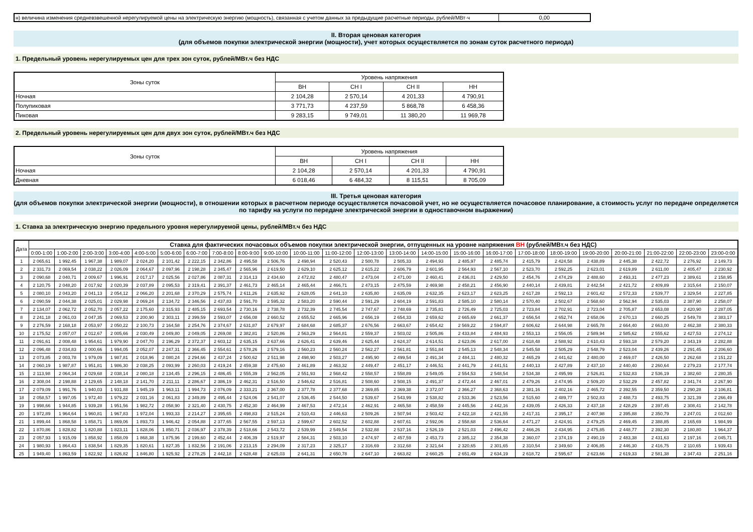| н) величина изменения средневзвешенной нерегулируемой цены на электрическую энергию (мощность), связанная с учетом данных за предыдущие расчетные периоды, рублей/МВт·ч | 0,00 |
II. Вторая ценовая категория
(для объемов покупки электрической энергии (мощности), учет которых осуществляется по зонам суток расчетного периода)
1. Предельный уровень нерегулируемых цен для трех зон суток, рублей/МВт.ч без НДС
| Зоны суток | Уровень напряжения | | | |
| | ВН | СН I | СН II | НН |
| Ночная | 2 104,28 | 2 570,14 | 4 201,33 | 4 790,91 |
| Полупиковая | 3 771,73 | 4 237,59 | 5 868,78 | 6 458,36 |
| Пиковая | 9 283,15 | 9 749,01 | 11 380,20 | 11 969,78 |
2. Предельный уровень нерегулируемых цен для двух зон суток, рублей/МВт.ч без НДС
| Зоны суток | Уровень напряжения | | | |
| | ВН | СН I | СН II | НН |
| Ночная | 2 104,28 | 2 570,14 | 4 201,33 | 4 790,91 |
| Дневная | 6 018,46 | 6 484,32 | 8 115,51 | 8 705,09 |
III. Третья ценовая категория
(для объемов покупки электрической энергии (мощности), в отношении которых в расчетном периоде осуществляется почасовой учет, но не осуществляется почасовое планирование, а стоимость услуг по передаче определяется по тарифу на услуги по передаче электрической энергии в одноставочном выражении)
1. Ставка за электрическую энергию предельного уровня нерегулируемой цены, рублей/МВт.ч без НДС
| Дата | Ставка для фактических почасовых объемов покупки электрической энергии, отпущенных на уровне напряжения ВН (рублей/МВт.ч без НДС) | | | | | | | | | | | | | | | | | | | | | | | |
| --- | --- | --- | --- | --- | --- | --- | --- | --- | --- | --- | --- | --- | --- | --- | --- | --- | --- | --- | --- | --- | --- | --- | --- | --- |
| | 0:00-1:00 | 1:00-2:00 | 2:00-3:00 | 3:00-4:00 | 4:00-5:00 | 5:00-6:00 | 6:00-7:00 | 7:00-8:00 | 8:00-9:00 | 9:00-10:00 | 10:00-11:00 | 11:00-12:00 | 12:00-13:00 | 13:00-14:00 | 14:00-15:00 | 15:00-16:00 | 16:00-17:00 | 17:00-18:00 | 18:00-19:00 | 19:00-20:00 | 20:00-21:00 | 21:00-22:00 | 22:00-23:00 | 23:00-0:00 |
| 1 | 2 065,61 | 1 992,45 | 1 967,38 | 1 989,07 | 2 024,20 | 2 101,42 | 2 222,15 | 2 342,86 | 2 495,58 | 2 506,76 | 2 498,94 | 2 520,43 | 2 500,78 | 2 505,33 | 2 494,93 | 2 485,97 | 2 485,74 | 2 415,79 | 2 424,58 | 2 438,89 | 2 445,38 | 2 422,72 | 2 276,92 | 2 149,73 |
| 2 | 2 331,73 | 2 069,54 | 2 038,22 | 2 026,09 | 2 064,67 | 2 097,96 | 2 198,28 | 2 345,47 | 2 565,96 | 2 619,50 | 2 629,10 | 2 625,12 | 2 615,22 | 2 606,79 | 2 601,95 | 2 564,93 | 2 567,10 | 2 523,70 | 2 592,25 | 2 623,01 | 2 619,89 | 2 611,00 | 2 405,47 | 2 230,92 |
| 3 | 2 090,68 | 2 040,71 | 2 009,67 | 1 996,91 | 2 017,17 | 2 025,56 | 2 027,86 | 2 087,31 | 2 314,13 | 2 434,60 | 2 472,82 | 2 480,47 | 2 473,04 | 2 471,00 | 2 460,41 | 2 436,01 | 2 429,50 | 2 454,76 | 2 474,29 | 2 488,60 | 2 493,31 | 2 477,23 | 2 389,61 | 2 158,95 |
| 4 | 2 120,75 | 2 048,20 | 2 017,92 | 2 020,39 | 2 037,89 | 2 095,53 | 2 319,41 | 2 391,37 | 2 461,73 | 2 465,14 | 2 465,44 | 2 466,71 | 2 473,15 | 2 475,59 | 2 469,98 | 2 458,21 | 2 456,90 | 2 440,14 | 2 439,81 | 2 442,54 | 2 421,72 | 2 409,89 | 2 315,64 | 2 150,07 |
| 5 | 2 080,10 | 2 043,20 | 2 041,13 | 2 054,12 | 2 066,20 | 2 201,68 | 2 370,29 | 2 575,74 | 2 611,26 | 2 635,92 | 2 628,05 | 2 641,10 | 2 635,80 | 2 635,09 | 2 632,35 | 2 623,17 | 2 623,25 | 2 617,28 | 2 592,13 | 2 601,42 | 2 572,33 | 2 539,77 | 2 329,54 | 2 227,85 |
| 6 | 2 090,59 | 2 044,38 | 2 025,01 | 2 029,98 | 2 069,24 | 2 134,72 | 2 346,56 | 2 437,83 | 2 591,70 | 2 595,32 | 2 583,20 | 2 590,44 | 2 591,29 | 2 604,19 | 2 591,83 | 2 585,10 | 2 580,14 | 2 570,40 | 2 502,67 | 2 568,60 | 2 562,94 | 2 535,03 | 2 387,90 | 2 258,07 |
| 7 | 2 134,07 | 2 062,72 | 2 052,70 | 2 057,22 | 2 175,60 | 2 315,93 | 2 485,15 | 2 693,54 | 2 730,16 | 2 738,78 | 2 732,39 | 2 745,54 | 2 747,67 | 2 748,69 | 2 735,81 | 2 726,49 | 2 725,03 | 2 723,84 | 2 702,91 | 2 723,04 | 2 705,87 | 2 653,08 | 2 420,90 | 2 287,05 |
| 8 | 2 241,18 | 2 061,03 | 2 047,35 | 2 069,53 | 2 200,90 | 2 303,11 | 2 399,59 | 2 593,07 | 2 656,08 | 2 660,52 | 2 655,52 | 2 665,96 | 2 656,19 | 2 654,33 | 2 659,62 | 2 665,69 | 2 661,37 | 2 656,54 | 2 652,74 | 2 658,06 | 2 670,13 | 2 660,25 | 2 549,78 | 2 383,17 |
| 9 | 2 276,59 | 2 168,18 | 2 053,97 | 2 050,22 | 2 100,73 | 2 164,58 | 2 254,76 | 2 374,67 | 2 631,87 | 2 679,97 | 2 684,68 | 2 685,37 | 2 676,56 | 2 663,67 | 2 654,42 | 2 569,22 | 2 594,87 | 2 606,62 | 2 644,98 | 2 665,78 | 2 664,40 | 2 663,00 | 2 462,38 | 2 380,33 |
| 10 | 2 175,52 | 2 057,07 | 2 012,67 | 2 005,66 | 2 030,49 | 2 049,80 | 2 049,05 | 2 269,08 | 2 382,81 | 2 520,86 | 2 563,29 | 2 564,81 | 2 559,37 | 2 503,02 | 2 505,86 | 2 433,84 | 2 484,93 | 2 553,13 | 2 556,05 | 2 589,94 | 2 585,62 | 2 555,62 | 2 427,53 | 2 274,12 |
| 11 | 2 091,61 | 2 008,48 | 1 954,61 | 1 979,90 | 2 047,70 | 2 196,29 | 2 372,37 | 2 603,12 | 2 635,15 | 2 637,66 | 2 626,41 | 2 639,46 | 2 625,44 | 2 624,37 | 2 614,51 | 2 623,06 | 2 617,00 | 2 618,48 | 2 588,92 | 2 610,43 | 2 593,18 | 2 579,20 | 2 343,19 | 2 282,88 |
| 12 | 2 096,48 | 2 034,83 | 2 000,66 | 1 994,05 | 2 052,07 | 2 247,31 | 2 366,45 | 2 554,61 | 2 578,26 | 2 579,16 | 2 560,23 | 2 560,24 | 2 562,27 | 2 561,81 | 2 551,84 | 2 545,13 | 2 548,34 | 2 545,58 | 2 505,29 | 2 548,79 | 2 523,04 | 2 439,26 | 2 291,45 | 2 206,60 |
| 13 | 2 073,85 | 2 003,78 | 1 979,09 | 1 987,81 | 2 018,96 | 2 080,24 | 2 294,66 | 2 437,24 | 2 500,62 | 2 511,98 | 2 498,90 | 2 503,27 | 2 495,90 | 2 499,54 | 2 491,34 | 2 484,11 | 2 480,32 | 2 465,29 | 2 441,62 | 2 480,00 | 2 469,07 | 2 426,50 | 2 262,68 | 2 151,22 |
| 14 | 2 060,19 | 1 987,87 | 1 951,81 | 1 986,30 | 2 038,25 | 2 093,99 | 2 260,03 | 2 419,24 | 2 459,38 | 2 475,60 | 2 461,89 | 2 463,32 | 2 449,47 | 2 451,17 | 2 446,51 | 2 441,79 | 2 441,51 | 2 440,13 | 2 427,89 | 2 437,10 | 2 440,40 | 2 260,64 | 2 279,23 | 2 177,74 |
| 15 | 2 113,98 | 2 064,34 | 2 029,68 | 2 038,14 | 2 080,18 | 2 134,45 | 2 296,15 | 2 486,45 | 2 555,39 | 2 562,05 | 2 551,93 | 2 568,42 | 2 558,57 | 2 558,89 | 2 549,05 | 2 554,53 | 2 548,54 | 2 534,38 | 2 495,99 | 2 526,81 | 2 532,83 | 2 536,19 | 2 382,60 | 2 280,35 |
| 16 | 2 308,04 | 2 198,88 | 2 129,65 | 2 148,18 | 2 141,70 | 2 211,11 | 2 286,67 | 2 386,19 | 2 462,31 | 2 516,50 | 2 546,62 | 2 516,81 | 2 508,60 | 2 508,15 | 2 491,37 | 2 472,44 | 2 467,01 | 2 479,26 | 2 474,95 | 2 509,20 | 2 532,29 | 2 457,82 | 2 341,74 | 2 267,90 |
| 17 | 2 079,09 | 1 991,76 | 1 940,03 | 1 931,88 | 1 945,19 | 1 963,11 | 1 994,73 | 2 076,09 | 2 333,21 | 2 367,00 | 2 377,78 | 2 377,68 | 2 369,85 | 2 369,38 | 2 372,07 | 2 366,27 | 2 368,63 | 2 381,16 | 2 402,16 | 2 465,72 | 2 392,55 | 2 359,50 | 2 290,28 | 2 106,81 |
| 18 | 2 058,57 | 1 997,05 | 1 972,40 | 1 979,22 | 2 031,16 | 2 061,83 | 2 349,89 | 2 495,44 | 2 524,06 | 2 541,07 | 2 536,45 | 2 544,50 | 2 539,67 | 2 543,99 | 2 538,82 | 2 533,36 | 2 523,56 | 2 515,60 | 2 489,77 | 2 502,83 | 2 488,73 | 2 493,75 | 2 321,39 | 2 266,49 |
| 19 | 1 998,66 | 1 944,85 | 1 939,28 | 1 951,56 | 1 982,72 | 2 058,90 | 2 321,40 | 2 430,75 | 2 452,30 | 2 464,99 | 2 467,53 | 2 472,14 | 2 462,91 | 2 465,58 | 2 458,59 | 2 445,56 | 2 442,16 | 2 439,05 | 2 426,33 | 2 437,18 | 2 428,29 | 2 397,45 | 2 308,41 | 2 142,78 |
| 20 | 1 972,89 | 1 964,64 | 1 960,81 | 1 967,83 | 1 972,04 | 1 993,33 | 2 214,27 | 2 395,65 | 2 498,83 | 2 515,24 | 2 510,43 | 2 446,63 | 2 509,26 | 2 507,94 | 2 503,42 | 2 422,18 | 2 421,55 | 2 417,31 | 2 395,17 | 2 407,98 | 2 395,88 | 2 350,79 | 2 247,01 | 2 012,60 |
| 21 | 1 899,44 | 1 868,58 | 1 858,71 | 1 869,06 | 1 893,73 | 1 946,42 | 2 054,88 | 2 377,65 | 2 567,55 | 2 597,13 | 2 599,67 | 2 602,52 | 2 602,88 | 2 607,61 | 2 592,06 | 2 558,68 | 2 536,64 | 2 471,27 | 2 424,91 | 2 479,25 | 2 469,45 | 2 388,85 | 2 165,69 | 1 984,99 |
| 22 | 1 870,86 | 1 828,82 | 1 820,88 | 1 823,11 | 1 828,06 | 1 850,71 | 2 036,97 | 2 378,39 | 2 518,66 | 2 543,72 | 2 539,99 | 2 549,54 | 2 532,88 | 2 537,16 | 2 526,19 | 2 521,03 | 2 496,42 | 2 466,26 | 2 434,95 | 2 475,85 | 2 448,77 | 2 392,30 | 2 180,80 | 1 964,37 |
| 23 | 2 057,93 | 1 915,09 | 1 858,92 | 1 858,09 | 1 868,38 | 1 875,96 | 2 199,60 | 2 452,44 | 2 406,39 | 2 519,97 | 2 584,31 | 2 503,10 | 2 474,97 | 2 457,59 | 2 453,73 | 2 385,12 | 2 354,38 | 2 360,07 | 2 374,19 | 2 490,19 | 2 483,38 | 2 431,63 | 2 197,16 | 2 045,71 |
| 24 | 1 980,93 | 1 864,43 | 1 838,54 | 1 829,35 | 1 820,61 | 1 827,35 | 1 832,56 | 2 191,06 | 2 213,15 | 2 294,09 | 2 317,23 | 2 325,17 | 2 316,69 | 2 312,68 | 2 321,64 | 2 320,65 | 2 301,65 | 2 310,54 | 2 349,60 | 2 406,85 | 2 446,30 | 2 416,75 | 2 110,65 | 1 939,43 |
| 25 | 1 949,40 | 1 863,59 | 1 822,92 | 1 826,82 | 1 846,80 | 1 925,92 | 2 278,25 | 2 442,18 | 2 628,48 | 2 625,03 | 2 641,31 | 2 650,78 | 2 647,10 | 2 663,82 | 2 660,25 | 2 651,49 | 2 634,19 | 2 618,72 | 2 595,67 | 2 623,66 | 2 619,33 | 2 581,38 | 2 347,43 | 2 251,16 |